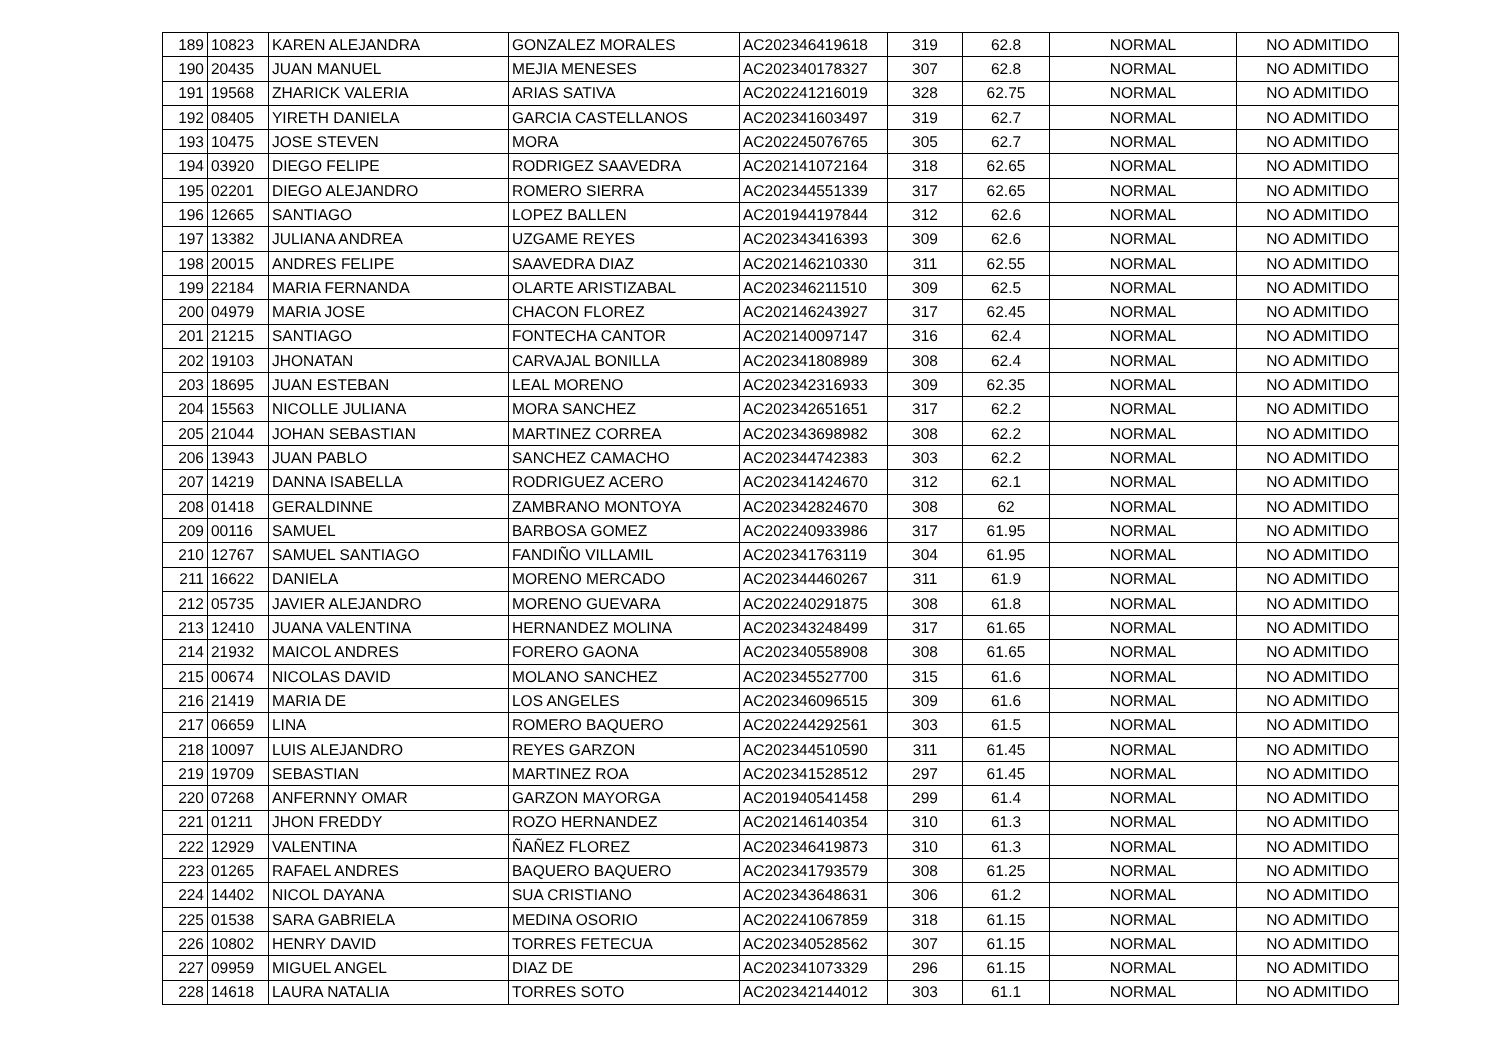| 189 | 10823 | KAREN ALEJANDRA | GONZALEZ MORALES | AC202346419618 | 319 | 62.8 | NORMAL | NO ADMITIDO |
| 190 | 20435 | JUAN MANUEL | MEJIA MENESES | AC202340178327 | 307 | 62.8 | NORMAL | NO ADMITIDO |
| 191 | 19568 | ZHARICK VALERIA | ARIAS SATIVA | AC202241216019 | 328 | 62.75 | NORMAL | NO ADMITIDO |
| 192 | 08405 | YIRETH DANIELA | GARCIA CASTELLANOS | AC202341603497 | 319 | 62.7 | NORMAL | NO ADMITIDO |
| 193 | 10475 | JOSE STEVEN | MORA | AC202245076765 | 305 | 62.7 | NORMAL | NO ADMITIDO |
| 194 | 03920 | DIEGO FELIPE | RODRIGEZ SAAVEDRA | AC202141072164 | 318 | 62.65 | NORMAL | NO ADMITIDO |
| 195 | 02201 | DIEGO ALEJANDRO | ROMERO SIERRA | AC202344551339 | 317 | 62.65 | NORMAL | NO ADMITIDO |
| 196 | 12665 | SANTIAGO | LOPEZ BALLEN | AC201944197844 | 312 | 62.6 | NORMAL | NO ADMITIDO |
| 197 | 13382 | JULIANA ANDREA | UZGAME REYES | AC202343416393 | 309 | 62.6 | NORMAL | NO ADMITIDO |
| 198 | 20015 | ANDRES FELIPE | SAAVEDRA DIAZ | AC202146210330 | 311 | 62.55 | NORMAL | NO ADMITIDO |
| 199 | 22184 | MARIA FERNANDA | OLARTE ARISTIZABAL | AC202346211510 | 309 | 62.5 | NORMAL | NO ADMITIDO |
| 200 | 04979 | MARIA JOSE | CHACON FLOREZ | AC202146243927 | 317 | 62.45 | NORMAL | NO ADMITIDO |
| 201 | 21215 | SANTIAGO | FONTECHA CANTOR | AC202140097147 | 316 | 62.4 | NORMAL | NO ADMITIDO |
| 202 | 19103 | JHONATAN | CARVAJAL BONILLA | AC202341808989 | 308 | 62.4 | NORMAL | NO ADMITIDO |
| 203 | 18695 | JUAN ESTEBAN | LEAL MORENO | AC202342316933 | 309 | 62.35 | NORMAL | NO ADMITIDO |
| 204 | 15563 | NICOLLE JULIANA | MORA SANCHEZ | AC202342651651 | 317 | 62.2 | NORMAL | NO ADMITIDO |
| 205 | 21044 | JOHAN SEBASTIAN | MARTINEZ CORREA | AC202343698982 | 308 | 62.2 | NORMAL | NO ADMITIDO |
| 206 | 13943 | JUAN PABLO | SANCHEZ CAMACHO | AC202344742383 | 303 | 62.2 | NORMAL | NO ADMITIDO |
| 207 | 14219 | DANNA ISABELLA | RODRIGUEZ ACERO | AC202341424670 | 312 | 62.1 | NORMAL | NO ADMITIDO |
| 208 | 01418 | GERALDINNE | ZAMBRANO MONTOYA | AC202342824670 | 308 | 62 | NORMAL | NO ADMITIDO |
| 209 | 00116 | SAMUEL | BARBOSA GOMEZ | AC202240933986 | 317 | 61.95 | NORMAL | NO ADMITIDO |
| 210 | 12767 | SAMUEL SANTIAGO | FANDIÑO VILLAMIL | AC202341763119 | 304 | 61.95 | NORMAL | NO ADMITIDO |
| 211 | 16622 | DANIELA | MORENO MERCADO | AC202344460267 | 311 | 61.9 | NORMAL | NO ADMITIDO |
| 212 | 05735 | JAVIER ALEJANDRO | MORENO GUEVARA | AC202240291875 | 308 | 61.8 | NORMAL | NO ADMITIDO |
| 213 | 12410 | JUANA VALENTINA | HERNANDEZ MOLINA | AC202343248499 | 317 | 61.65 | NORMAL | NO ADMITIDO |
| 214 | 21932 | MAICOL ANDRES | FORERO GAONA | AC202340558908 | 308 | 61.65 | NORMAL | NO ADMITIDO |
| 215 | 00674 | NICOLAS DAVID | MOLANO SANCHEZ | AC202345527700 | 315 | 61.6 | NORMAL | NO ADMITIDO |
| 216 | 21419 | MARIA DE | LOS ANGELES | AC202346096515 | 309 | 61.6 | NORMAL | NO ADMITIDO |
| 217 | 06659 | LINA | ROMERO BAQUERO | AC202244292561 | 303 | 61.5 | NORMAL | NO ADMITIDO |
| 218 | 10097 | LUIS ALEJANDRO | REYES GARZON | AC202344510590 | 311 | 61.45 | NORMAL | NO ADMITIDO |
| 219 | 19709 | SEBASTIAN | MARTINEZ ROA | AC202341528512 | 297 | 61.45 | NORMAL | NO ADMITIDO |
| 220 | 07268 | ANFERNNY OMAR | GARZON MAYORGA | AC201940541458 | 299 | 61.4 | NORMAL | NO ADMITIDO |
| 221 | 01211 | JHON FREDDY | ROZO HERNANDEZ | AC202146140354 | 310 | 61.3 | NORMAL | NO ADMITIDO |
| 222 | 12929 | VALENTINA | ÑAÑEZ FLOREZ | AC202346419873 | 310 | 61.3 | NORMAL | NO ADMITIDO |
| 223 | 01265 | RAFAEL ANDRES | BAQUERO BAQUERO | AC202341793579 | 308 | 61.25 | NORMAL | NO ADMITIDO |
| 224 | 14402 | NICOL DAYANA | SUA CRISTIANO | AC202343648631 | 306 | 61.2 | NORMAL | NO ADMITIDO |
| 225 | 01538 | SARA GABRIELA | MEDINA OSORIO | AC202241067859 | 318 | 61.15 | NORMAL | NO ADMITIDO |
| 226 | 10802 | HENRY DAVID | TORRES FETECUA | AC202340528562 | 307 | 61.15 | NORMAL | NO ADMITIDO |
| 227 | 09959 | MIGUEL ANGEL | DIAZ DE | AC202341073329 | 296 | 61.15 | NORMAL | NO ADMITIDO |
| 228 | 14618 | LAURA NATALIA | TORRES SOTO | AC202342144012 | 303 | 61.1 | NORMAL | NO ADMITIDO |